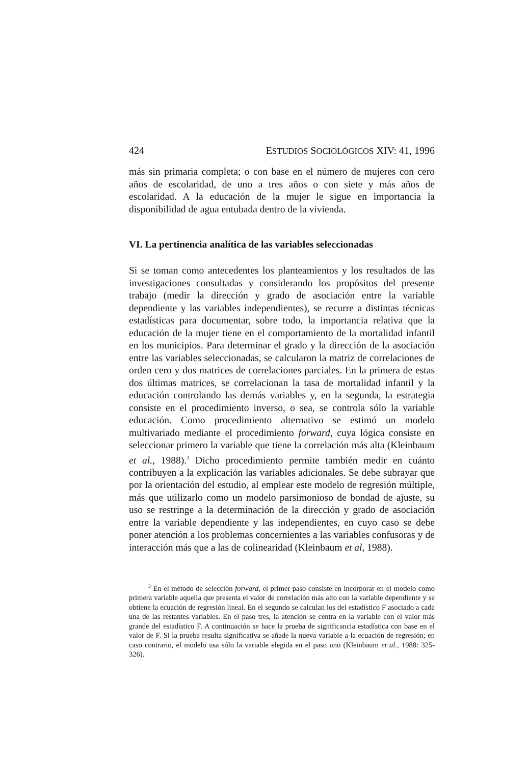424 ESTUDIOS SOCIOLÓGICOS XIV: 41, 1996
más sin primaria completa; o con base en el número de mujeres con cero años de escolaridad, de uno a tres años o con siete y más años de escolaridad. A la educación de la mujer le sigue en importancia la disponibilidad de agua entubada dentro de la vivienda.
VI. La pertinencia analítica de las variables seleccionadas
Si se toman como antecedentes los planteamientos y los resultados de las investigaciones consultadas y considerando los propósitos del presente trabajo (medir la dirección y grado de asociación entre la variable dependiente y las variables independientes), se recurre a distintas técnicas estadísticas para documentar, sobre todo, la importancia relativa que la educación de la mujer tiene en el comportamiento de la mortalidad infantil en los municipios. Para determinar el grado y la dirección de la asociación entre las variables seleccionadas, se calcularon la matriz de correlaciones de orden cero y dos matrices de correlaciones parciales. En la primera de estas dos últimas matrices, se correlacionan la tasa de mortalidad infantil y la educación controlando las demás variables y, en la segunda, la estrategia consiste en el procedimiento inverso, o sea, se controla sólo la variable educación. Como procedimiento alternativo se estimó un modelo multivariado mediante el procedimiento forward, cuya lógica consiste en seleccionar primero la variable que tiene la correlación más alta (Kleinbaum et al., 1988).<sup>3</sup> Dicho procedimiento permite también medir en cuánto contribuyen a la explicación las variables adicionales. Se debe subrayar que por la orientación del estudio, al emplear este modelo de regresión múltiple, más que utilizarlo como un modelo parsimonioso de bondad de ajuste, su uso se restringe a la determinación de la dirección y grado de asociación entre la variable dependiente y las independientes, en cuyo caso se debe poner atención a los problemas concernientes a las variables confusoras y de interacción más que a las de colinearidad (Kleinbaum et al, 1988).
<sup>3</sup> En el método de selección forward, el primer paso consiste en incorporar en el modelo como primera variable aquella que presenta el valor de correlación más alto con la variable dependiente y se obtiene la ecuación de regresión lineal. En el segundo se calculan los del estadístico F asociado a cada una de las restantes variables. En el paso tres, la atención se centra en la variable con el valor más grande del estadístico F. A continuación se hace la prueba de significancia estadística con base en el valor de F. Si la prueba resulta significativa se añade la nueva variable a la ecuación de regresión; en caso contrario, el modelo usa sólo la variable elegida en el paso uno (Kleinbaum et al., 1988: 325-326).